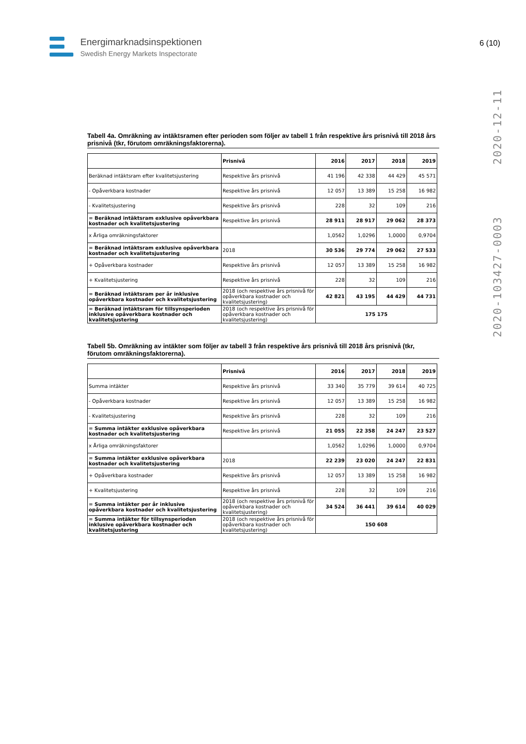Energimarknadsinspektionen
Swedish Energy Markets Inspectorate
6 (10)
2020-103427-0003 2020-12-11
Tabell 4a. Omräkning av intäktsramen efter perioden som följer av tabell 1 från respektive års prisnivå till 2018 års prisnivå (tkr, förutom omräkningsfaktorerna).
| | Prisnivå | 2016 | 2017 | 2018 | 2019 |
| --- | --- | --- | --- | --- | --- |
| Beräknad intäktsram efter kvalitetsjustering | Respektive års prisnivå | 41 196 | 42 338 | 44 429 | 45 571 |
| - Opåverkbara kostnader | Respektive års prisnivå | 12 057 | 13 389 | 15 258 | 16 982 |
| - Kvalitetsjustering | Respektive års prisnivå | 228 | 32 | 109 | 216 |
| = Beräknad intäktsram exklusive opåverkbara kostnader och kvalitetsjustering | Respektive års prisnivå | 28 911 | 28 917 | 29 062 | 28 373 |
| x Årliga omräkningsfaktorer | | 1,0562 | 1,0296 | 1,0000 | 0,9704 |
| = Beräknad intäktsram exklusive opåverkbara kostnader och kvalitetsjustering | 2018 | 30 536 | 29 774 | 29 062 | 27 533 |
| + Opåverkbara kostnader | Respektive års prisnivå | 12 057 | 13 389 | 15 258 | 16 982 |
| + Kvalitetsjustering | Respektive års prisnivå | 228 | 32 | 109 | 216 |
| = Beräknad intäktsram per år inklusive opåverkbara kostnader och kvalitetsjustering | 2018 (och respektive års prisnivå för opåverkbara kostnader och kvalitetsjustering) | 42 821 | 43 195 | 44 429 | 44 731 |
| = Beräknad intäktsram för tillsynsperioden inklusive opåverkbara kostnader och kvalitetsjustering | 2018 (och respektive års prisnivå för opåverkbara kostnader och kvalitetsjustering) | 175 175 | | | |
Tabell 5b. Omräkning av intäkter som följer av tabell 3 från respektive års prisnivå till 2018 års prisnivå (tkr, förutom omräkningsfaktorerna).
| | Prisnivå | 2016 | 2017 | 2018 | 2019 |
| --- | --- | --- | --- | --- | --- |
| Summa intäkter | Respektive års prisnivå | 33 340 | 35 779 | 39 614 | 40 725 |
| - Opåverkbara kostnader | Respektive års prisnivå | 12 057 | 13 389 | 15 258 | 16 982 |
| - Kvalitetsjustering | Respektive års prisnivå | 228 | 32 | 109 | 216 |
| = Summa intäkter exklusive opåverkbara kostnader och kvalitetsjustering | Respektive års prisnivå | 21 055 | 22 358 | 24 247 | 23 527 |
| x Årliga omräkningsfaktorer | | 1,0562 | 1,0296 | 1,0000 | 0,9704 |
| = Summa intäkter exklusive opåverkbara kostnader och kvalitetsjustering | 2018 | 22 239 | 23 020 | 24 247 | 22 831 |
| + Opåverkbara kostnader | Respektive års prisnivå | 12 057 | 13 389 | 15 258 | 16 982 |
| + Kvalitetsjustering | Respektive års prisnivå | 228 | 32 | 109 | 216 |
| = Summa intäkter per år inklusive opåverkbara kostnader och kvalitetsjustering | 2018 (och respektive års prisnivå för opåverkbara kostnader och kvalitetsjustering) | 34 524 | 36 441 | 39 614 | 40 029 |
| = Summa intäkter för tillsynsperioden inklusive opåverkbara kostnader och kvalitetsjustering | 2018 (och respektive års prisnivå för opåverkbara kostnader och kvalitetsjustering) | 150 608 | | | |